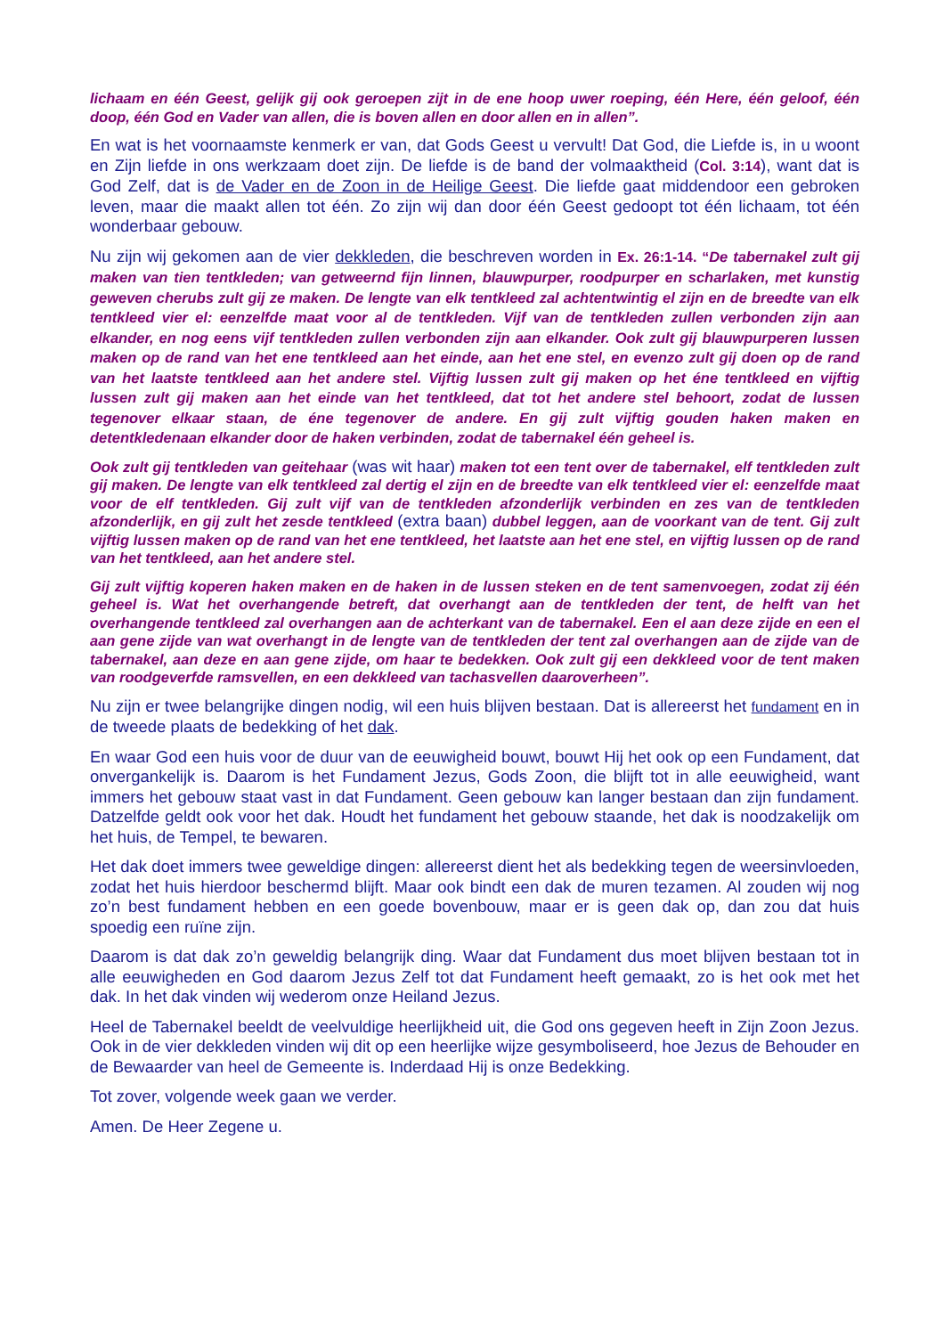lichaam en één Geest, gelijk gij ook geroepen zijt in de ene hoop uwer roeping, één Here, één geloof, één doop, één God en Vader van allen, die is boven allen en door allen en in allen”.
En wat is het voornaamste kenmerk er van, dat Gods Geest u vervult! Dat God, die Liefde is, in u woont en Zijn liefde in ons werkzaam doet zijn. De liefde is de band der volmaaktheid (Col. 3:14), want dat is God Zelf, dat is de Vader en de Zoon in de Heilige Geest. Die liefde gaat middendoor een gebroken leven, maar die maakt allen tot één. Zo zijn wij dan door één Geest gedoopt tot één lichaam, tot één wonderbaar gebouw.
Nu zijn wij gekomen aan de vier dekkleden, die beschreven worden in Ex. 26:1-14. “De tabernakel zult gij maken van tien tentkleden; van getweernd fijn linnen, blauwpurper, roodpurper en scharlaken, met kunstig geweven cherubs zult gij ze maken. De lengte van elk tentkleed zal achtentwintig el zijn en de breedte van elk tentkleed vier el: eenzelfde maat voor al de tentkleden. Vijf van de tentkleden zullen verbonden zijn aan elkander, en nog eens vijf tentkleden zullen verbonden zijn aan elkander. Ook zult gij blauwpurperen lussen maken op de rand van het ene tentkleed aan het einde, aan het ene stel, en evenzo zult gij doen op de rand van het laatste tentkleed aan het andere stel. Vijftig lussen zult gij maken op het éne tentkleed en vijftig lussen zult gij maken aan het einde van het tentkleed, dat tot het andere stel behoort, zodat de lussen tegenover elkaar staan, de éne tegenover de andere. En gij zult vijftig gouden haken maken en detentkledenaan elkander door de haken verbinden, zodat de tabernakel één geheel is.
Ook zult gij tentkleden van geitehaar (was wit haar) maken tot een tent over de tabernakel, elf tentkleden zult gij maken. De lengte van elk tentkleed zal dertig el zijn en de breedte van elk tentkleed vier el: eenzelfde maat voor de elf tentkleden. Gij zult vijf van de tentkleden afzonderlijk verbinden en zes van de tentkleden afzonderlijk, en gij zult het zesde tentkleed (extra baan) dubbel leggen, aan de voorkant van de tent. Gij zult vijftig lussen maken op de rand van het ene tentkleed, het laatste aan het ene stel, en vijftig lussen op de rand van het tentkleed, aan het andere stel.
Gij zult vijftig koperen haken maken en de haken in de lussen steken en de tent samenvoegen, zodat zij één geheel is. Wat het overhangende betreft, dat overhangt aan de tentkleden der tent, de helft van het overhangende tentkleed zal overhangen aan de achterkant van de tabernakel. Een el aan deze zijde en een el aan gene zijde van wat overhangt in de lengte van de tentkleden der tent zal overhangen aan de zijde van de tabernakel, aan deze en aan gene zijde, om haar te bedekken. Ook zult gij een dekkleed voor de tent maken van roodgeverfde ramsvellen, en een dekkleed van tachasvellen daaroverheen”.
Nu zijn er twee belangrijke dingen nodig, wil een huis blijven bestaan. Dat is allereerst het fundament en in de tweede plaats de bedekking of het dak.
En waar God een huis voor de duur van de eeuwigheid bouwt, bouwt Hij het ook op een Fundament, dat onvergankelijk is. Daarom is het Fundament Jezus, Gods Zoon, die blijft tot in alle eeuwigheid, want immers het gebouw staat vast in dat Fundament. Geen gebouw kan langer bestaan dan zijn fundament. Datzelfde geldt ook voor het dak. Houdt het fundament het gebouw staande, het dak is noodzakelijk om het huis, de Tempel, te bewaren.
Het dak doet immers twee geweldige dingen: allereerst dient het als bedekking tegen de weersinvloeden, zodat het huis hierdoor beschermd blijft. Maar ook bindt een dak de muren tezamen. Al zouden wij nog zo’n best fundament hebben en een goede bovenbouw, maar er is geen dak op, dan zou dat huis spoedig een ruïne zijn.
Daarom is dat dak zo’n geweldig belangrijk ding. Waar dat Fundament dus moet blijven bestaan tot in alle eeuwigheden en God daarom Jezus Zelf tot dat Fundament heeft gemaakt, zo is het ook met het dak. In het dak vinden wij wederom onze Heiland Jezus.
Heel de Tabernakel beeldt de veelvuldige heerlijkheid uit, die God ons gegeven heeft in Zijn Zoon Jezus. Ook in de vier dekkleden vinden wij dit op een heerlijke wijze gesymboliseerd, hoe Jezus de Behouder en de Bewaarder van heel de Gemeente is. Inderdaad Hij is onze Bedekking.
Tot zover, volgende week gaan we verder.
Amen. De Heer Zegene u.